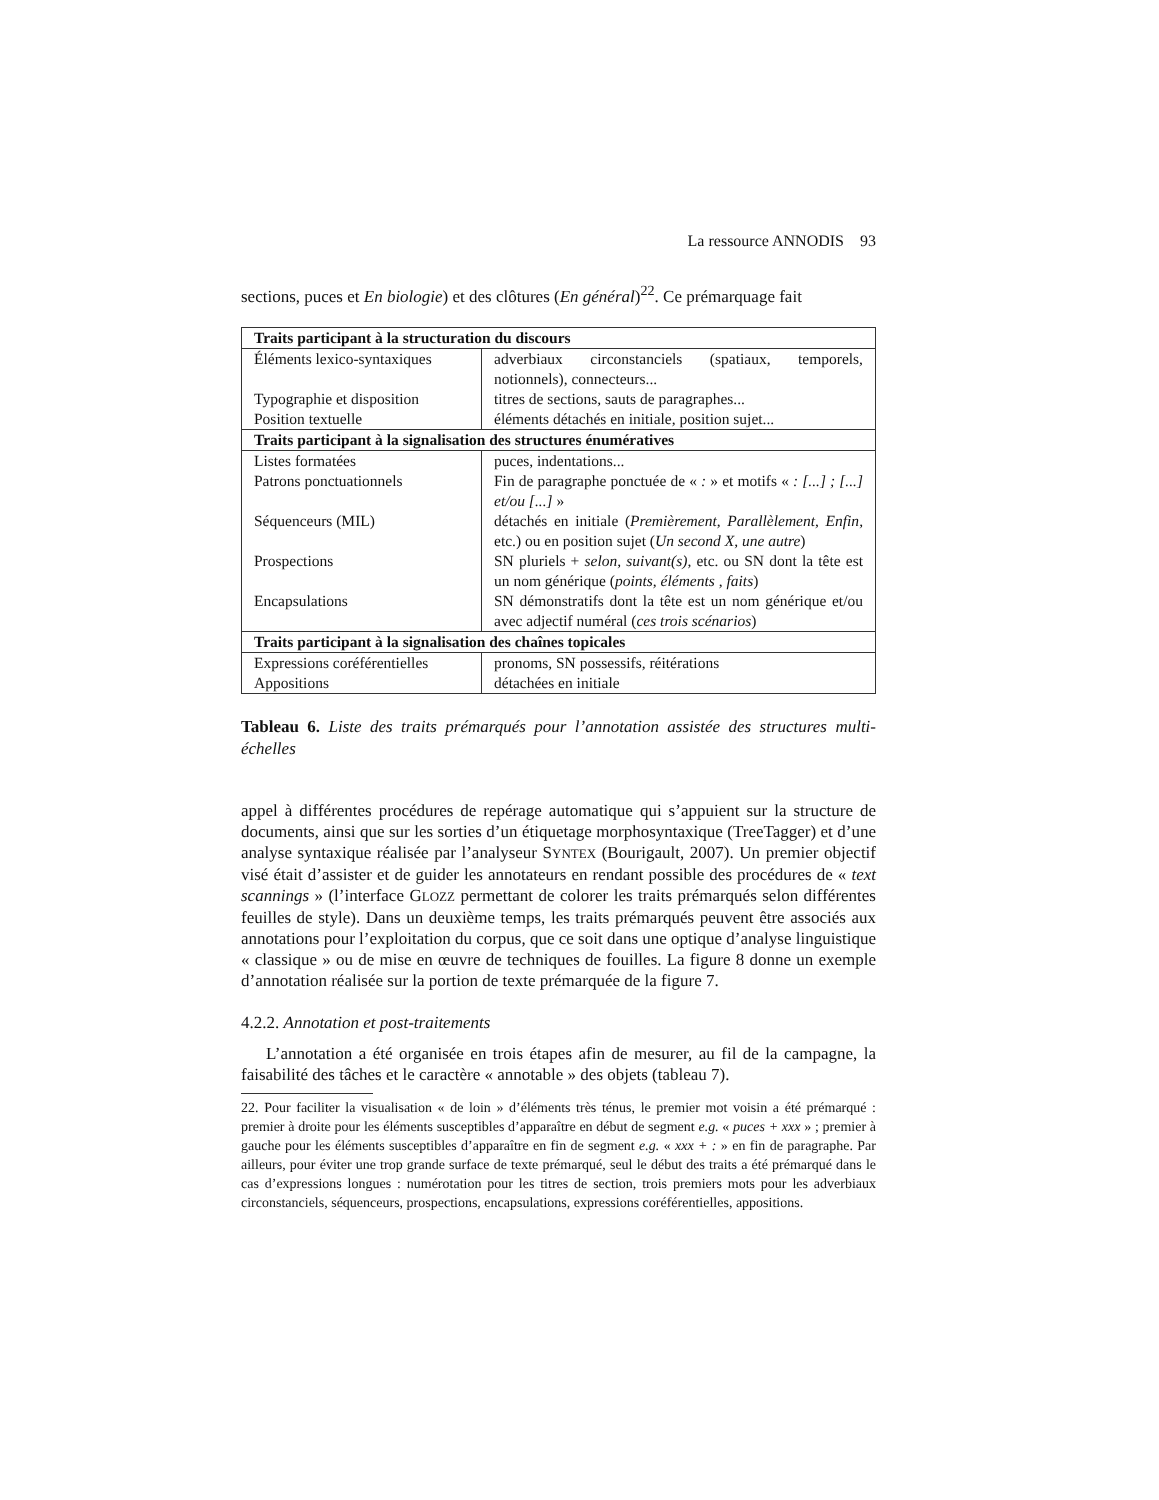La ressource ANNODIS 93
sections, puces et En biologie) et des clôtures (En général)<sup>22</sup>. Ce prémarquage fait
| Traits participant à la structuration du discours | |
| --- | --- |
| Éléments lexico-syntaxiques | adverbiaux circonstanciels (spatiaux, temporels, notionnels), connecteurs... |
| Typographie et disposition | titres de sections, sauts de paragraphes... |
| Position textuelle | éléments détachés en initiale, position sujet... |
| Traits participant à la signalisation des structures énumératives | |
| Listes formatées | puces, indentations... |
| Patrons ponctuationnels | Fin de paragraphe ponctuée de « : » et motifs « : [...] ; [...] et/ou [...] » |
| Séquenceurs (MIL) | détachés en initiale ( Premièrement , Parallèlement , Enfin , etc.) ou en position sujet ( Un second X , une autre ) |
| Prospections | SN pluriels + selon , suivant(s) , etc. ou SN dont la tête est un nom générique ( points , éléments , faits ) |
| Encapsulations | SN démonstratifs dont la tête est un nom générique et/ou avec adjectif numéral ( ces trois scénarios ) |
| Traits participant à la signalisation des chaînes topicales | |
| Expressions coréférentielles | pronoms, SN possessifs, réitérations |
| Appositions | détachées en initiale |
Tableau 6. Liste des traits prémarqués pour l’annotation assistée des structures multi-échelles
appel à différentes procédures de repérage automatique qui s’appuient sur la structure de documents, ainsi que sur les sorties d’un étiquetage morphosyntaxique (TreeTagger) et d’une analyse syntaxique réalisée par l’analyseur SYNTEX (Bourigault, 2007). Un premier objectif visé était d’assister et de guider les annotateurs en rendant possible des procédures de « text scannings » (l’interface GLOZZ permettant de colorer les traits prémarqués selon différentes feuilles de style). Dans un deuxième temps, les traits prémarqués peuvent être associés aux annotations pour l’exploitation du corpus, que ce soit dans une optique d’analyse linguistique « classique » ou de mise en œuvre de techniques de fouilles. La figure 8 donne un exemple d’annotation réalisée sur la portion de texte prémarquée de la figure 7.
4.2.2. Annotation et post-traitements
L’annotation a été organisée en trois étapes afin de mesurer, au fil de la campagne, la faisabilité des tâches et le caractère « annotable » des objets (tableau 7).
22. Pour faciliter la visualisation « de loin » d’éléments très ténus, le premier mot voisin a été prémarqué : premier à droite pour les éléments susceptibles d’apparaître en début de segment e.g. « puces + xxx » ; premier à gauche pour les éléments susceptibles d’apparaître en fin de segment e.g. « xxx + : » en fin de paragraphe. Par ailleurs, pour éviter une trop grande surface de texte prémarqué, seul le début des traits a été prémarqué dans le cas d’expressions longues : numérotation pour les titres de section, trois premiers mots pour les adverbiaux circonstanciels, séquenceurs, prospections, encapsulations, expressions coréférentielles, appositions.